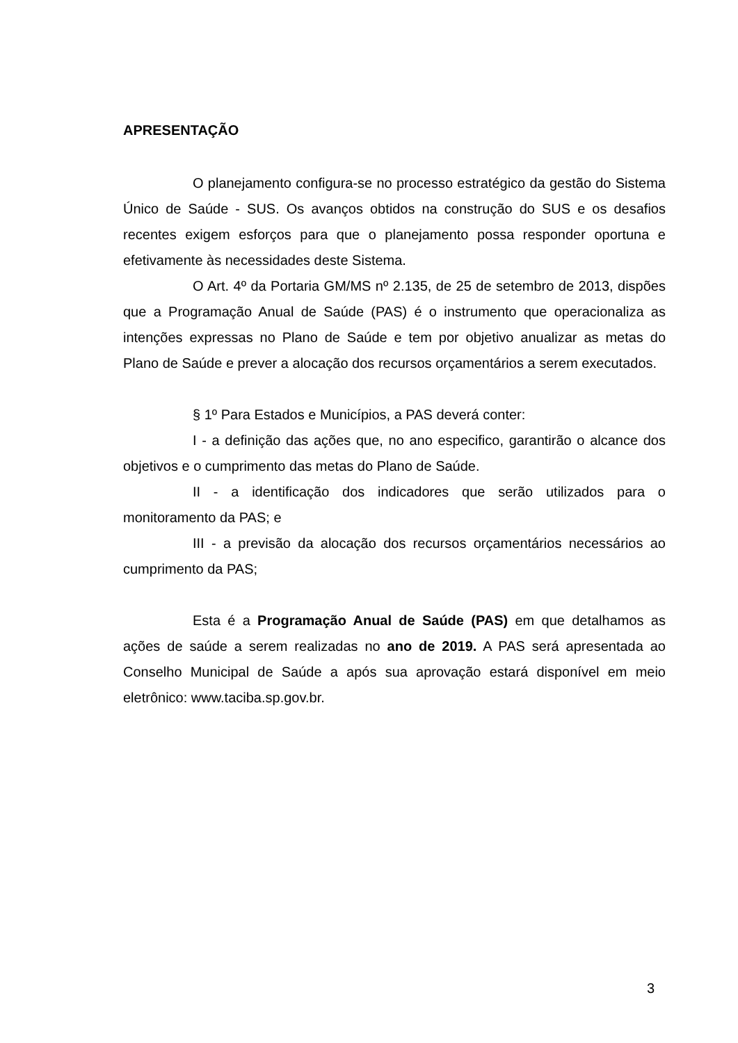APRESENTAÇÃO
O planejamento configura-se no processo estratégico da gestão do Sistema Único de Saúde - SUS. Os avanços obtidos na construção do SUS e os desafios recentes exigem esforços para que o planejamento possa responder oportuna e efetivamente às necessidades deste Sistema.
O Art. 4º da Portaria GM/MS nº 2.135, de 25 de setembro de 2013, dispões que a Programação Anual de Saúde (PAS) é o instrumento que operacionaliza as intenções expressas no Plano de Saúde e tem por objetivo anualizar as metas do Plano de Saúde e prever a alocação dos recursos orçamentários a serem executados.
§ 1º Para Estados e Municípios, a PAS deverá conter:
I - a definição das ações que, no ano especifico, garantirão o alcance dos objetivos e o cumprimento das metas do Plano de Saúde.
II - a identificação dos indicadores que serão utilizados para o monitoramento da PAS; e
III - a previsão da alocação dos recursos orçamentários necessários ao cumprimento da PAS;
Esta é a Programação Anual de Saúde (PAS) em que detalhamos as ações de saúde a serem realizadas no ano de 2019. A PAS será apresentada ao Conselho Municipal de Saúde a após sua aprovação estará disponível em meio eletrônico: www.taciba.sp.gov.br.
3